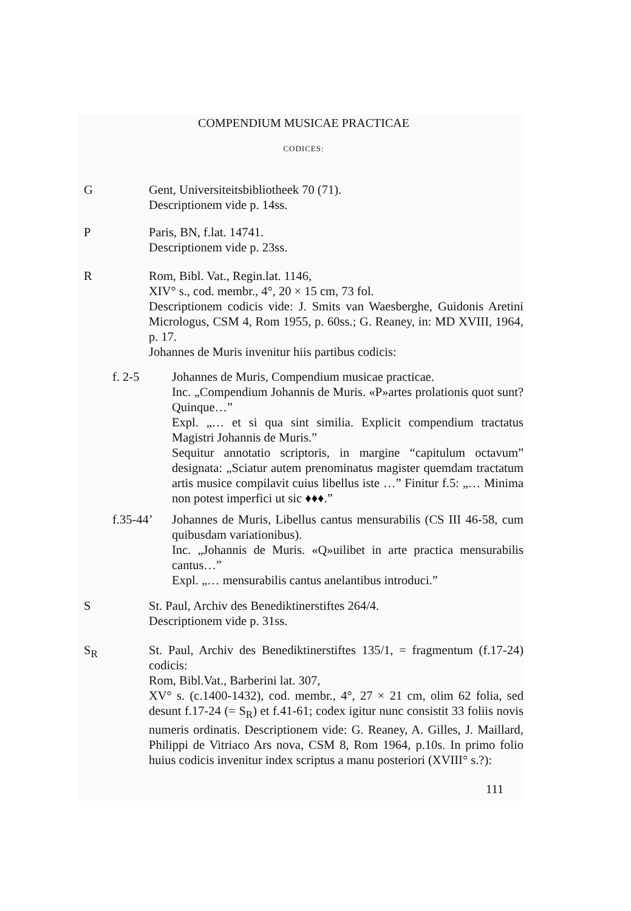COMPENDIUM MUSICAE PRACTICAE
CODICES:
G Gent, Universiteitsbibliotheek 70 (71).
Descriptionem vide p. 14ss.
P Paris, BN, f.lat. 14741.
Descriptionem vide p. 23ss.
R Rom, Bibl. Vat., Regin.lat. 1146,
XIV° s., cod. membr., 4°, 20 × 15 cm, 73 fol.
Descriptionem codicis vide: J. Smits van Waesberghe, Guidonis Aretini Micrologus, CSM 4, Rom 1955, p. 60ss.; G. Reaney, in: MD XVIII, 1964, p. 17.
Johannes de Muris invenitur hiis partibus codicis:
f. 2-5 Johannes de Muris, Compendium musicae practicae.
Inc. „Compendium Johannis de Muris. «P»artes prolationis quot sunt? Quinque…”
Expl. „… et si qua sint similia. Explicit compendium tractatus Magistri Johannis de Muris.”
Sequitur annotatio scriptoris, in margine “capitulum octavum” designata: „Sciatur autem prenominatus magister quemdam tractatum artis musice compilavit cuius libellus iste …” Finitur f.5: „… Minima non potest imperfici ut sic ♦♦♦.”
f.35-44’
Johannes de Muris, Libellus cantus mensurabilis (CS III 46-58, cum quibusdam variationibus).
Inc. „Johannis de Muris. «Q»uilibet in arte practica mensurabilis cantus…”
Expl. „… mensurabilis cantus anelantibus introduci.”
S St. Paul, Archiv des Benediktinerstiftes 264/4.
Descriptionem vide p. 31ss.
S<sub>R</sub> St. Paul, Archiv des Benediktinerstiftes 135/1, = fragmentum (f.17-24) codicis:
Rom, Bibl.Vat., Barberini lat. 307,
XV° s. (c.1400-1432), cod. membr., 4°, 27 × 21 cm, olim 62 folia, sed desunt f.17-24 (= S<sub>R</sub>) et f.41-61; codex igitur nunc consistit 33 foliis novis numeris ordinatis. Descriptionem vide: G. Reaney, A. Gilles, J. Maillard, Philippi de Vitriaco Ars nova, CSM 8, Rom 1964, p.10s. In primo folio huius codicis invenitur index scriptus a manu posteriori (XVIII° s.?):
111